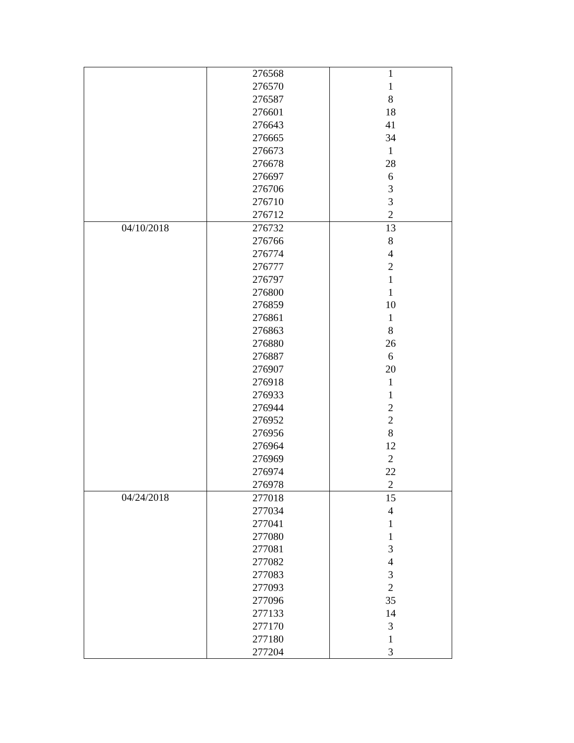| | 276568 | 1 |
| | 276570 | 1 |
| | 276587 | 8 |
| | 276601 | 18 |
| | 276643 | 41 |
| | 276665 | 34 |
| | 276673 | 1 |
| | 276678 | 28 |
| | 276697 | 6 |
| | 276706 | 3 |
| | 276710 | 3 |
| | 276712 | 2 |
| 04/10/2018 | 276732 | 13 |
| | 276766 | 8 |
| | 276774 | 4 |
| | 276777 | 2 |
| | 276797 | 1 |
| | 276800 | 1 |
| | 276859 | 10 |
| | 276861 | 1 |
| | 276863 | 8 |
| | 276880 | 26 |
| | 276887 | 6 |
| | 276907 | 20 |
| | 276918 | 1 |
| | 276933 | 1 |
| | 276944 | 2 |
| | 276952 | 2 |
| | 276956 | 8 |
| | 276964 | 12 |
| | 276969 | 2 |
| | 276974 | 22 |
| | 276978 | 2 |
| 04/24/2018 | 277018 | 15 |
| | 277034 | 4 |
| | 277041 | 1 |
| | 277080 | 1 |
| | 277081 | 3 |
| | 277082 | 4 |
| | 277083 | 3 |
| | 277093 | 2 |
| | 277096 | 35 |
| | 277133 | 14 |
| | 277170 | 3 |
| | 277180 | 1 |
| | 277204 | 3 |